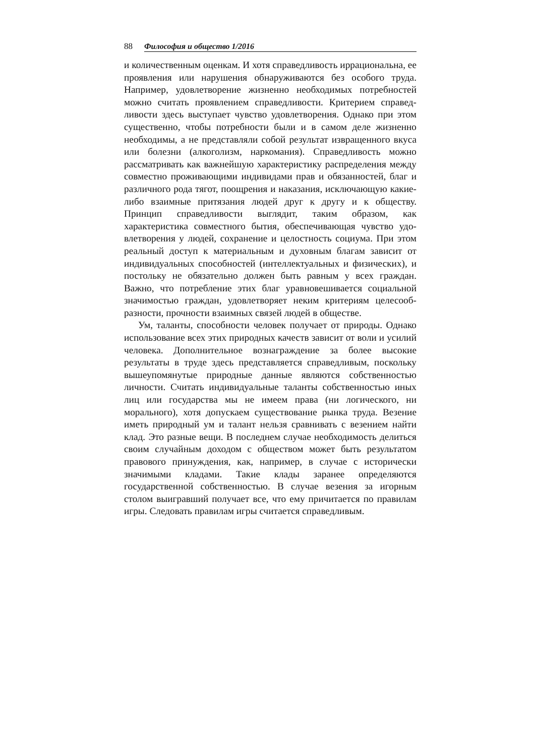88 Философия и общество 1/2016
и количественным оценкам. И хотя справедливость иррациональна, ее проявления или нарушения обнаруживаются без особого труда. Например, удовлетворение жизненно необходимых потребностей можно считать проявлением справедливости. Критерием справед­ливости здесь выступает чувство удовлетворения. Однако при этом существенно, чтобы потребности были и в самом деле жизненно необходимы, а не представляли собой результат извращенного вку­са или болезни (алкоголизм, наркомания). Справедливость можно рассматривать как важнейшую характеристику распределения между совместно проживающими индивидами прав и обязанно­стей, благ и различного рода тягот, поощрения и наказания, исклю­чающую какие-либо взаимные притязания людей друг к другу и к обществу. Принцип справедливости выглядит, таким образом, как характеристика совместного бытия, обеспечивающая чувство удо­влетворения у людей, сохранение и целостность социума. При этом реальный доступ к материальным и духовным благам зависит от индивидуальных способностей (интеллектуальных и физических), и постольку не обязательно должен быть равным у всех граждан. Важно, что потребление этих благ уравновешивается социальной значимостью граждан, удовлетворяет неким критериям целесооб­разности, прочности взаимных связей людей в обществе.
Ум, таланты, способности человек получает от природы. Одна­ко использование всех этих природных качеств зависит от воли и усилий человека. Дополнительное вознаграждение за более высо­кие результаты в труде здесь представляется справедливым, по­скольку вышеупомянутые природные данные являются собствен­ностью личности. Считать индивидуальные таланты собственно­стью иных лиц или государства мы не имеем права (ни логическо­го, ни морального), хотя допускаем существование рынка труда. Везение иметь природный ум и талант нельзя сравнивать с везени­ем найти клад. Это разные вещи. В последнем случае необходи­мость делиться своим случайным доходом с обществом может быть результатом правового принуждения, как, например, в случае с исторически значимыми кладами. Такие клады заранее опреде­ляются государственной собственностью. В случае везения за игорным столом выигравший получает все, что ему причитается по правилам игры. Следовать правилам игры считается справедливым.